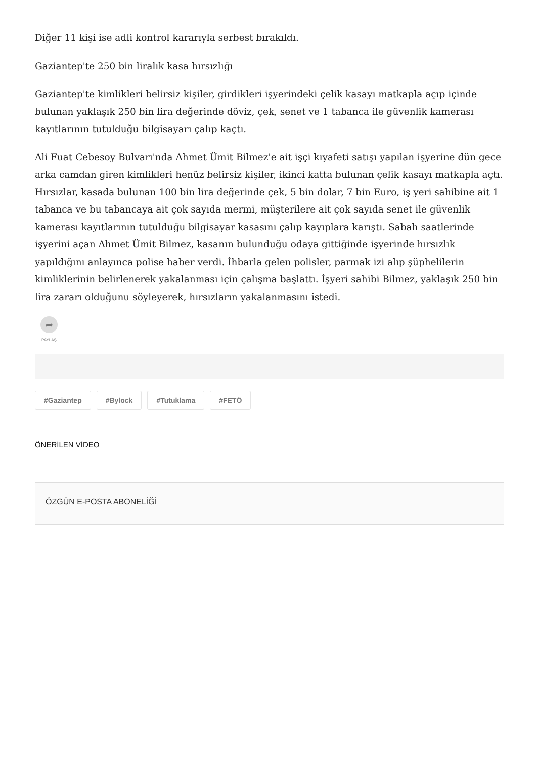Diğer 11 kişi ise adli kontrol kararıyla serbest bırakıldı.
Gaziantep'te 250 bin liralık kasa hırsızlığı
Gaziantep'te kimlikleri belirsiz kişiler, girdikleri işyerindeki çelik kasayı matkapla açıp içinde bulunan yaklaşık 250 bin lira değerinde döviz, çek, senet ve 1 tabanca ile güvenlik kamerası kayıtlarının tutulduğu bilgisayarı çalıp kaçtı.
Ali Fuat Cebesoy Bulvarı'nda Ahmet Ümit Bilmez'e ait işçi kıyafeti satışı yapılan işyerine dün gece arka camdan giren kimlikleri henüz belirsiz kişiler, ikinci katta bulunan çelik kasayı matkapla açtı. Hırsızlar, kasada bulunan 100 bin lira değerinde çek, 5 bin dolar, 7 bin Euro, iş yeri sahibine ait 1 tabanca ve bu tabancaya ait çok sayıda mermi, müşterilere ait çok sayıda senet ile güvenlik kamerası kayıtlarının tutulduğu bilgisayar kasasını çalıp kayıplara karıştı. Sabah saatlerinde işyerini açan Ahmet Ümit Bilmez, kasanın bulunduğu odaya gittiğinde işyerinde hırsızlık yapıldığını anlayınca polise haber verdi. İhbarla gelen polisler, parmak izi alıp şüphelilerin kimliklerinin belirlenerek yakalanması için çalışma başlattı. İşyeri sahibi Bilmez, yaklaşık 250 bin lira zararı olduğunu söyleyerek, hırsızların yakalanmasını istedi.
➦
PAYLAŞ
#Gaziantep #Bylock #Tutuklama #FETÖ
ÖNERİLEN VİDEO
ÖZGÜN E-POSTA ABONELİĞİ